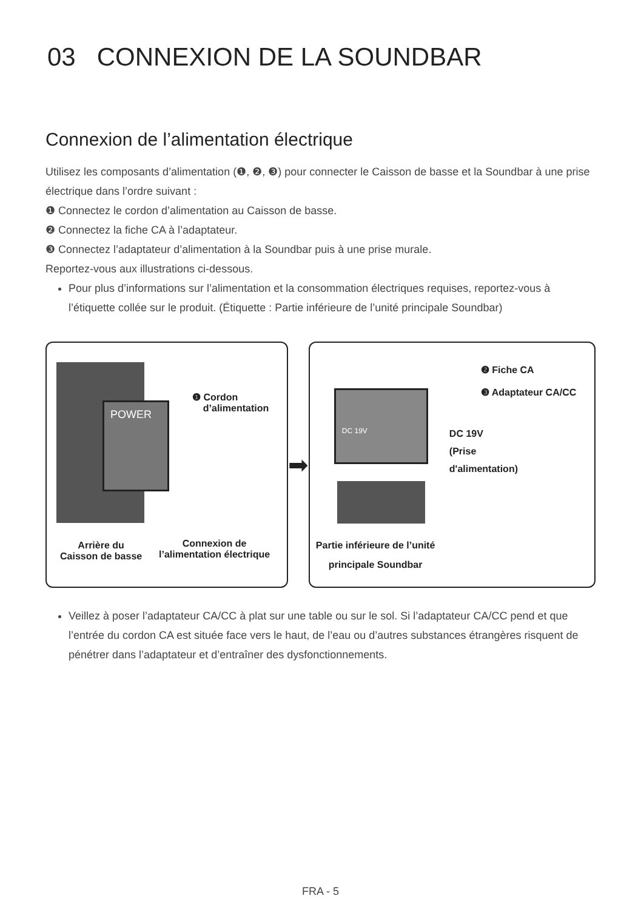03 CONNEXION DE LA SOUNDBAR
Connexion de l’alimentation électrique
Utilisez les composants d’alimentation (❶, ❷, ❸) pour connecter le Caisson de basse et la Soundbar à une prise électrique dans l’ordre suivant :
❶ Connectez le cordon d’alimentation au Caisson de basse.
❷ Connectez la fiche CA à l’adaptateur.
❸ Connectez l’adaptateur d’alimentation à la Soundbar puis à une prise murale.
Reportez-vous aux illustrations ci-dessous.
Pour plus d’informations sur l’alimentation et la consommation électriques requises, reportez-vous à l’étiquette collée sur le produit. (Étiquette : Partie inférieure de l’unité principale Soundbar)
POWER
❶ Cordon
d’alimentation
Arrière du
Caisson de basse
Connexion de
l’alimentation électrique
➡
DC 19V
❷ Fiche CA
❸ Adaptateur CA/CC
DC 19V
(Prise
d'alimentation)
Partie inférieure de l’unité
principale Soundbar
Veillez à poser l’adaptateur CA/CC à plat sur une table ou sur le sol. Si l’adaptateur CA/CC pend et que l’entrée du cordon CA est située face vers le haut, de l’eau ou d’autres substances étrangères risquent de pénétrer dans l’adaptateur et d’entraîner des dysfonctionnements.
FRA - 5